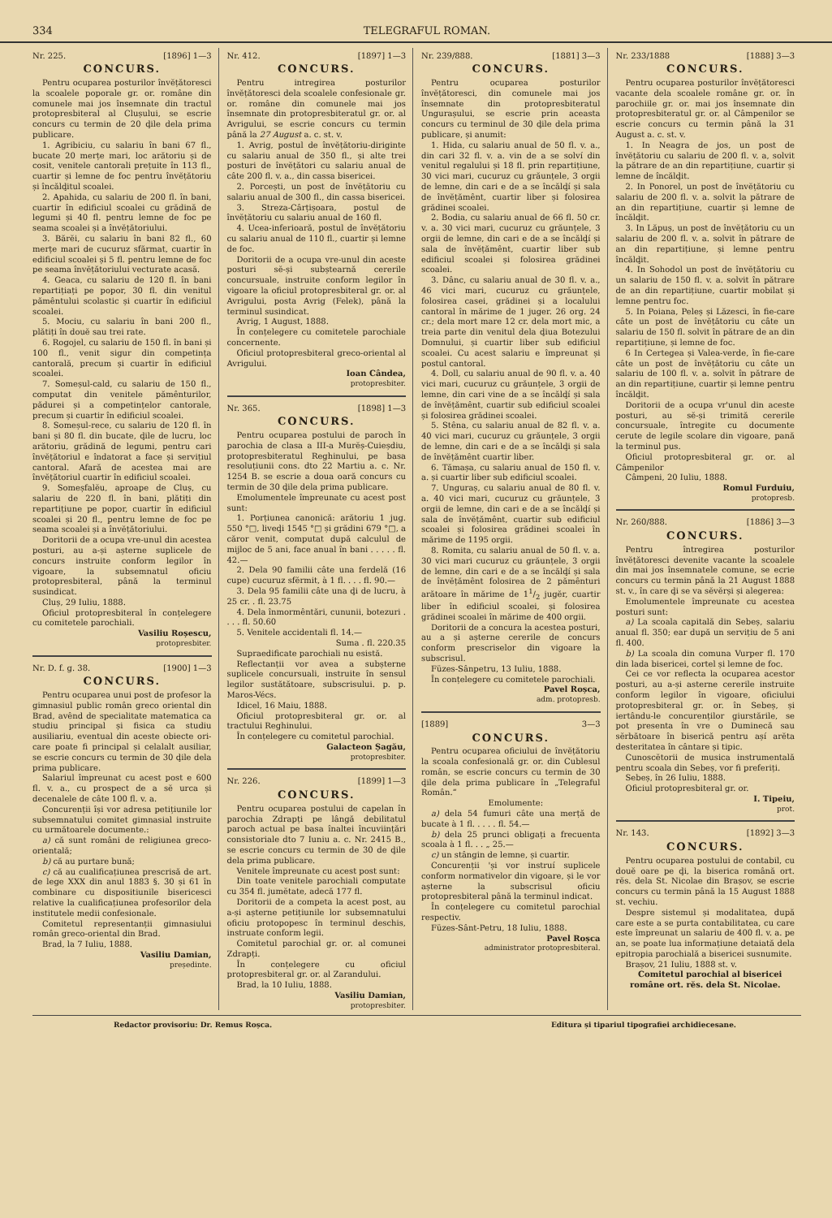334 TELEGRAFUL ROMAN.
Nr. 225. [1896] 1—3
CONCURS.
Pentru ocuparea posturilor învĕțătoresci la scoalele poporale gr. or. române din comunele mai jos însemnate din tractul protopresbiteral al Clușului, se escrie concurs cu termin de 20 ḑile dela prima publicare.
1. Agribiciu, cu salariu în bani 67 fl., bucate 20 merțe mari, loc arătoriu și de cosit, venitele cantorali prețuite în 113 fl., cuartir și lemne de foc pentru învĕțătoriu și încălḑitul scoalei.
2. Apahida, cu salariu de 200 fl. în bani, cuartir în edificiul scoalei cu grădină de legumi și 40 fl. pentru lemne de foc pe seama scoalei și a învĕțătoriului.
3. Bărĕi, cu salariu în bani 82 fl., 60 merțe mari de cucuruz sfărmat, cuartir în edificiul scoalei și 5 fl. pentru lemne de foc pe seama învĕțătoriului vecturate acasă.
4. Geaca, cu salariu de 120 fl. în bani repartițiați pe popor, 30 fl. din venitul pămêntului scolastic și cuartir în edificiul scoalei.
5. Mociu, cu salariu în bani 200 fl., plătiți în douĕ sau trei rate.
6. Rogojel, cu salariu de 150 fl. în bani și 100 fl., venit sigur din competința cantorală, precum și cuartir în edificiul scoalei.
7. Someșul-cald, cu salariu de 150 fl., computat din venitele pămênturilor, pădurei și a competințelor cantorale, precum și cuartir în edificiul scoalei.
8. Someșul-rece, cu salariu de 120 fl. în bani și 80 fl. din bucate, ḑile de lucru, loc arătoriu, grădină de legumi, pentru cari învĕțătoriul e îndatorat a face și servițiul cantoral. Afară de acestea mai are învĕțătoriul cuartir în edificiul scoalei.
9. Someșfalĕu, aproape de Cluș, cu salariu de 220 fl. în bani, plătiți din repartițiune pe popor, cuartir în edificiul scoalei și 20 fl., pentru lemne de foc pe seama scoalei și a învĕțătoriului.
Doritorii de a ocupa vre-unul din acestea posturi, au a-și așterne suplicele de concurs instruite conform legilor în vigoare, la subsemnatul oficiu protopresbiteral, până la terminul susindicat.
Cluș, 29 Iuliu, 1888.
Oficiul protopresbiteral în conțelegere cu comitetele parochiali.
Vasiliu Roșescu,
protopresbiter.
Nr. D. f. g. 38. [1900] 1—3
CONCURS.
Pentru ocuparea unui post de profesor la gimnasiul public român greco oriental din Brad, avênd de specialitate matematica ca studiu principal și fisica ca studiu ausiliariu, eventual din aceste obiecte ori-care poate fi principal și celalalt ausiliar, se escrie concurs cu termin de 30 ḑile dela prima publicare.
Salariul împreunat cu acest post e 600 fl. v. a., cu prospect de a sĕ urca și decenalele de câte 100 fl. v. a.
Concurenții își vor adresa petițiunile lor subsemnatului comitet gimnasial instruite cu următoarele documente.:
a) că sunt români de religiunea greco-orientală;
b) că au purtare bună;
c) că au cualificațiunea prescrisă de art. de lege XXX din anul 1883 §. 30 și 61 în combinare cu dispositiunile bisericesci relative la cualificațiunea profesorilor dela institutele medii confesionale.
Comitetul representanții gimnasiului român greco-oriental din Brad.
Brad, la 7 Iuliu, 1888.
Vasiliu Damian,
președinte.
Nr. 412. [1897] 1—3
CONCURS.
Pentru intregirea posturilor învĕțătoresci dela scoalele confesionale gr. or. române din comunele mai jos însemnate din protopresbiteratul gr. or. al Avrigului, se escrie concurs cu termin până la 27 August a. c. st. v.
1. Avrig, postul de învĕțătoriu-diriginte cu salariu anual de 350 fl., și alte trei posturi de învĕțători cu salariu anual de câte 200 fl. v. a., din cassa bisericei.
2. Porcești, un post de învĕțătoriu cu salariu anual de 300 fl., din cassa bisericei.
3. Streza-Cârțișoara, postul de învĕțătoriu cu salariu anual de 160 fl.
4. Ucea-inferioară, postul de învĕțătoriu cu salariu anual de 110 fl., cuartir și lemne de foc.
Doritorii de a ocupa vre-unul din aceste posturi sĕ-și subștearnă cererile concursuale, instruite conform legilor în vigoare la oficiul protopresbiteral gr. or. al Avrigului, posta Avrig (Felek), până la terminul susindicat.
Avrig, 1 August, 1888.
În conțelegere cu comitetele parochiale concernente.
Oficiul protopresbiteral greco-oriental al Avrigului.
Ioan Cândea,
protopresbiter.
Nr. 365. [1898] 1—3
CONCURS.
Pentru ocuparea postului de paroch în parochia de clasa a III-a Murĕș-Cuieșdiu, protopresbiteratul Reghinului, pe basa resoluțiunii cons. dto 22 Martiu a. c. Nr. 1254 B. se escrie a doua oară concurs cu termin de 30 ḑile dela prima publicare.
Emolumentele împreunate cu acest post sunt:
1. Porțiunea canonică: arătoriu 1 jug. 550 °□, liveḑi 1545 °□ și grădini 679 °□, a căror venit, computat după calculul de mijloc de 5 ani, face anual în bani . . . . . fl. 42.—
2. Dela 90 familii câte una ferdelă (16 cupe) cucuruz sfĕrmit, à 1 fl. . . . fl. 90.—
3. Dela 95 familii câte una ḑi de lucru, à 25 cr. . fl. 23.75
4. Dela înmormêntări, cununii, botezuri . . . . fl. 50.60
5. Venitele accidentali fl. 14.—
Suma . fl. 220.35
Supraedificate parochiali nu esistă.
Reflectanții vor avea a subșterne suplicele concursuali, instruite în sensul legilor sustătătoare, subscrisului. p. p. Maros-Vécs.
Idicel, 16 Maiu, 1888.
Oficiul protopresbiteral gr. or. al tractului Reghinului.
În conțelegere cu comitetul parochial.
Galacteon Șagău,
protopresbiter.
Nr. 226. [1899] 1—3
CONCURS.
Pentru ocuparea postului de capelan în parochia Zdrapți pe lângă debilitatul paroch actual pe basa înaltei încuviințări consistoriale dto 7 Iuniu a. c. Nr. 2415 B., se escrie concurs cu termin de 30 de ḑile dela prima publicare.
Venitele împreunate cu acest post sunt:
Din toate venitele parochiali computate cu 354 fl. jumĕtate, adecă 177 fl.
Doritorii de a competa la acest post, au a-și așterne petițiunile lor subsemnatului oficiu protopopesc în terminul deschis, instruate conform legii.
Comitetul parochial gr. or. al comunei Zdrapți.
În conțelegere cu oficiul protopresbiteral gr. or. al Zarandului.
Brad, la 10 Iuliu, 1888.
Vasiliu Damian,
protopresbiter.
Nr. 239/888. [1881] 3—3
CONCURS.
Pentru ocuparea posturilor învĕțătoresci, din comunele mai jos însemnate din protopresbiteratul Ungurașului, se escrie prin aceasta concurs cu terminul de 30 ḑile dela prima publicare, și anumit:
1. Hida, cu salariu anual de 50 fl. v. a., din cari 32 fl. v. a. vin de a se solví din venitul regalului și 18 fl. prin repartițiune, 30 vici mari, cucuruz cu grăunțele, 3 orgii de lemne, din cari e de a se încălḑí și sala de învĕțămênt, cuartir liber și folosirea grădinei scoalei.
2. Bodia, cu salariu anual de 66 fl. 50 cr. v. a. 30 vici mari, cucuruz cu grăunțele, 3 orgii de lemne, din cari e de a se încălḑí și sala de învĕțămênt, cuartir liber sub edificiul scoalei și folosirea grădinei scoalei.
3. Dânc, cu salariu anual de 30 fl. v. a., 46 vici mari, cucuruz cu grăunțele, folosirea casei, grădinei și a localului cantoral în mărime de 1 juger. 26 org. 24 cr.; dela mort mare 12 cr. dela mort mic, a treia parte din venitul dela ḑiua Botezului Domnului, și cuartir liber sub edificiul scoalei. Cu acest salariu e împreunat și postul cantoral.
4. Doll, cu salariu anual de 90 fl. v. a. 40 vici mari, cucuruz cu grăunțele, 3 orgii de lemne, din cari vine de a se încălḑí și sala de învĕțămênt, cuartir sub edificiul scoalei și folosirea grădinei scoalei.
5. Stêna, cu salariu anual de 82 fl. v. a. 40 vici mari, cucuruz cu grăunțele, 3 orgii de lemne, din cari e de a se încălḑi și sala de învĕțămênt cuartir liber.
6. Tămașa, cu salariu anual de 150 fl. v. a. și cuartir liber sub edificiul scoalei.
7. Unguraș, cu salariu anual de 80 fl. v. a. 40 vici mari, cucuruz cu grăunțele, 3 orgii de lemne, din cari e de a se încălḑí și sala de învĕțămênt, cuartir sub edificiul scoalei și folosirea grădinei scoalei în mărime de 1195 orgii.
8. Romita, cu salariu anual de 50 fl. v. a. 30 vici mari cucuruz cu grăunțele, 3 orgii de lemne, din cari e de a se încălḑí și sala de învĕțămênt folosirea de 2 pămênturi arătoare în mărime de 11/2 jugĕr, cuartir liber în edificiul scoalei, și folosirea grădinei scoalei în mărime de 400 orgii.
Doritorii de a concura la acestea posturi, au a și așterne cererile de concurs conform prescriselor din vigoare la subscrisul.
Füzes-Sânpetru, 13 Iuliu, 1888.
În conțelegere cu comitetele parochiali.
Pavel Roșca,
adm. protopresb.
[1889] 3—3
CONCURS.
Pentru ocuparea oficiului de învĕțătoriu la scoala confesională gr. or. din Cublesul român, se escrie concurs cu termin de 30 ḑile dela prima publicare în „Telegraful Român.“
Emolumente:
a) dela 54 fumuri câte una merță de bucate à 1 fl. . . . . fl. 54.—
b) dela 25 prunci obligați a frecuenta scoala à 1 fl. . . „ 25.—
c) un stângin de lemne, și cuartir.
Concurenții 'și vor instruí suplicele conform normativelor din vigoare, și le vor așterne la subscrisul oficiu protopresbiteral până la terminul indicat.
În conțelegere cu comitetul parochial respectiv.
Füzes-Sânt-Petru, 18 Iuliu, 1888.
Pavel Roșca
administrator protopresbiteral.
Nr. 233/1888 [1888] 3—3
CONCURS.
Pentru ocuparea posturilor învĕțătoresci vacante dela scoalele române gr. or. în parochiile gr. or. mai jos însemnate din protopresbiteratul gr. or. al Câmpenilor se escrie concurs cu termin până la 31 August a. c. st. v.
1. In Neagra de jos, un post de învĕțătoriu cu salariu de 200 fl. v. a, solvit la pătrare de an din repartițiune, cuartir și lemne de încălḑit.
2. In Ponorel, un post de învĕțătoriu cu salariu de 200 fl. v. a. solvit la pătrare de an din repartițiune, cuartir și lemne de încălḑit.
3. In Lăpuș, un post de învĕțătoriu cu un salariu de 200 fl. v. a. solvit în pătrare de an din repartițiune, și lemne pentru încălḑit.
4. In Sohodol un post de învĕțătoriu cu un salariu de 150 fl. v. a. solvit în pătrare de an din repartițiune, cuartir mobilat și lemne pentru foc.
5. In Poiana, Peleș și Lăzesci, în fie-care câte un post de învĕțătoriu cu câte un salariu de 150 fl. solvit în pătrare de an din repartițiune, și lemne de foc.
6 In Certegea și Valea-verde, în fie-care câte un post de învĕțătoriu cu câte un salariu de 100 fl. v. a. solvit în pătrare de an din repartițiune, cuartir și lemne pentru încălḑit.
Doritorii de a ocupa vr'unul din aceste posturi, au sĕ-și trimită cererile concursuale, întregite cu documente cerute de legile scolare din vigoare, pană la terminul pus.
Oficiul protopresbiteral gr. or. al Câmpenilor
Câmpeni, 20 Iuliu, 1888.
Romul Furduiu,
protopresb.
Nr. 260/888. [1886] 3—3
CONCURS.
Pentru întregirea posturilor învĕțătoresci devenite vacante la scoalele din mai jos însemnatele comune, se ecrie concurs cu termin până la 21 August 1888 st. v., în care ḑi se va sĕvĕrși și alegerea:
Emolumentele împreunate cu acestea posturi sunt:
a) La scoala capitală din Sebeș, salariu anual fl. 350; ear după un servițiu de 5 ani fl. 400.
b) La scoala din comuna Vurper fl. 170 din lada bisericei, cortel și lemne de foc.
Cei ce vor reflecta la ocuparea acestor posturi, au a-și asterne cererile instruite conform legilor în vigoare, oficiului protopresbiteral gr. or. în Sebeș, și iertându-le concurenților giurstările, se pot presenta în vre o Duminecă sau sĕrbătoare în biserică pentru așí arĕta desteritatea în cântare și tipic.
Cunoscĕtorii de musica instrumentală pentru scoala din Sebeș, vor fi preferiți.
Sebeș, în 26 Iuliu, 1888.
Oficiul protopresbiteral gr. or.
I. Tipeiu,
prot.
Nr. 143. [1892] 3—3
CONCURS.
Pentru ocuparea postului de contabil, cu douĕ oare pe ḑi, la biserica română ort. rĕs. dela St. Nicolae din Brașov, se escrie concurs cu termin până la 15 August 1888 st. vechiu.
Despre sistemul și modalitatea, după care este a se purta contabilitatea, cu care este împreunat un salariu de 400 fl. v. a. pe an, se poate lua informațiune detaiată dela epitropia parochială a bisericei susnumite.
Brașov, 21 Iuliu, 1888 st. v.
Comitetul parochial al bisericei române ort. rĕs. dela St. Nicolae.
Redactor provisoriu: Dr. Remus Roșca. Editura și tipariul tipografiei archidiecesane.